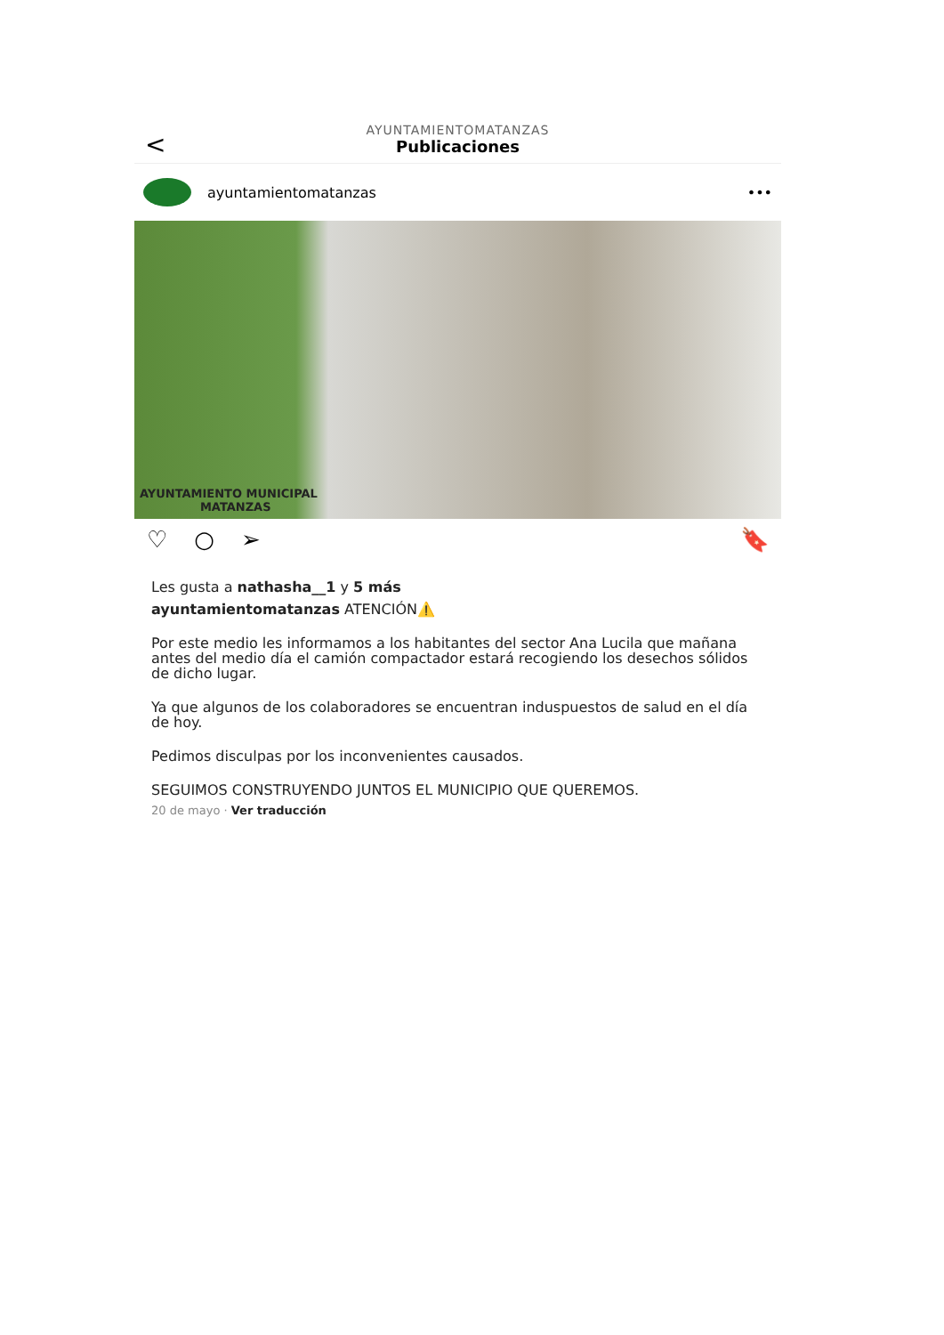<
AYUNTAMIENTOMATANZAS
Publicaciones
ayuntamientomatanzas •••
AYUNTAMIENTO MUNICIPAL
MATANZAS
♡ ○ ➢ 🔖
Les gusta a nathasha__1 y 5 más
ayuntamientomatanzas ATENCIÓN⚠️
Por este medio les informamos a los habitantes del sector Ana Lucila que mañana antes del medio día el camión compactador estará recogiendo los desechos sólidos de dicho lugar.
Ya que algunos de los colaboradores se encuentran induspuestos de salud en el día de hoy.
Pedimos disculpas por los inconvenientes causados.
SEGUIMOS CONSTRUYENDO JUNTOS EL MUNICIPIO QUE QUEREMOS.
20 de mayo · Ver traducción